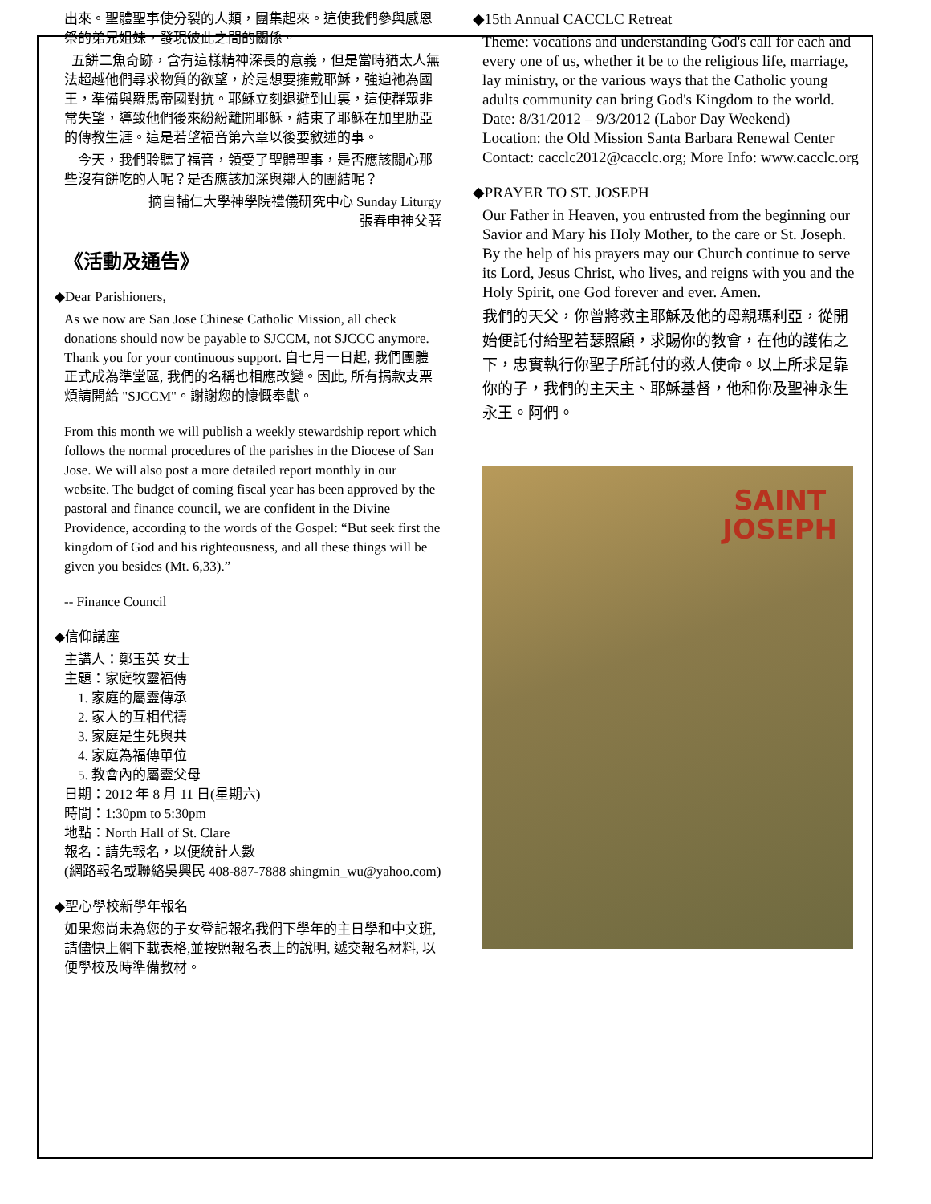出來。聖體聖事使分裂的人類，團集起來。這使我們參與感恩祭的弟兄姐妹，發現彼此之間的關係。
五餅二魚奇跡，含有這樣精神深長的意義，但是當時猶太人無法超越他們尋求物質的欲望，於是想要擁戴耶穌，強迫祂為國王，準備與羅馬帝國對抗。耶穌立刻退避到山裏，這使群眾非常失望，導致他們後來紛紛離開耶穌，結束了耶穌在加里肋亞的傳教生涯。這是若望福音第六章以後要敘述的事。
今天，我們聆聽了福音，領受了聖體聖事，是否應該關心那些沒有餅吃的人呢？是否應該加深與鄰人的團結呢？
摘自輔仁大學神學院禮儀研究中心 Sunday Liturgy
張春申神父著
《活動及通告》
◆Dear Parishioners,
As we now are San Jose Chinese Catholic Mission, all check donations should now be payable to SJCCM, not SJCCC anymore. Thank you for your continuous support. 自七月一日起, 我們團體正式成為準堂區, 我們的名稱也相應改變。因此, 所有捐款支票煩請開給 "SJCCM"。謝謝您的慷慨奉獻。
From this month we will publish a weekly stewardship report which follows the normal procedures of the parishes in the Diocese of San Jose. We will also post a more detailed report monthly in our website. The budget of coming fiscal year has been approved by the pastoral and finance council, we are confident in the Divine Providence, according to the words of the Gospel: “But seek first the kingdom of God and his righteousness, and all these things will be given you besides (Mt. 6,33).”
-- Finance Council
◆信仰講座
主講人：鄭玉英 女士
主題：家庭牧靈福傳
1. 家庭的屬靈傳承
2. 家人的互相代禱
3. 家庭是生死與共
4. 家庭為福傳單位
5. 教會內的屬靈父母
日期：2012 年 8 月 11 日(星期六)
時間：1:30pm to 5:30pm
地點：North Hall of St. Clare
報名：請先報名，以便統計人數
(網路報名或聯絡吳興民 408-887-7888 shingmin_wu@yahoo.com)
◆聖心學校新學年報名
如果您尚未為您的子女登記報名我們下學年的主日學和中文班, 請儘快上網下載表格,並按照報名表上的說明, 遞交報名材料, 以便學校及時準備教材。
◆15th Annual CACCLC Retreat
Theme: vocations and understanding God's call for each and every one of us, whether it be to the religious life, marriage, lay ministry, or the various ways that the Catholic young adults community can bring God's Kingdom to the world.
Date: 8/31/2012 – 9/3/2012 (Labor Day Weekend)
Location: the Old Mission Santa Barbara Renewal Center
Contact: cacclc2012@cacclc.org; More Info: www.cacclc.org
◆PRAYER TO ST. JOSEPH
Our Father in Heaven, you entrusted from the beginning our Savior and Mary his Holy Mother, to the care or St. Joseph. By the help of his prayers may our Church continue to serve its Lord, Jesus Christ, who lives, and reigns with you and the Holy Spirit, one God forever and ever. Amen.
我們的天父，你曾將救主耶穌及他的母親瑪利亞，從開始便託付給聖若瑟照顧，求賜你的教會，在他的護佑之下，忠實執行你聖子所託付的救人使命。以上所求是靠你的子，我們的主天主、耶穌基督，他和你及聖神永生永王。阿們。
SAINT
JOSEPH